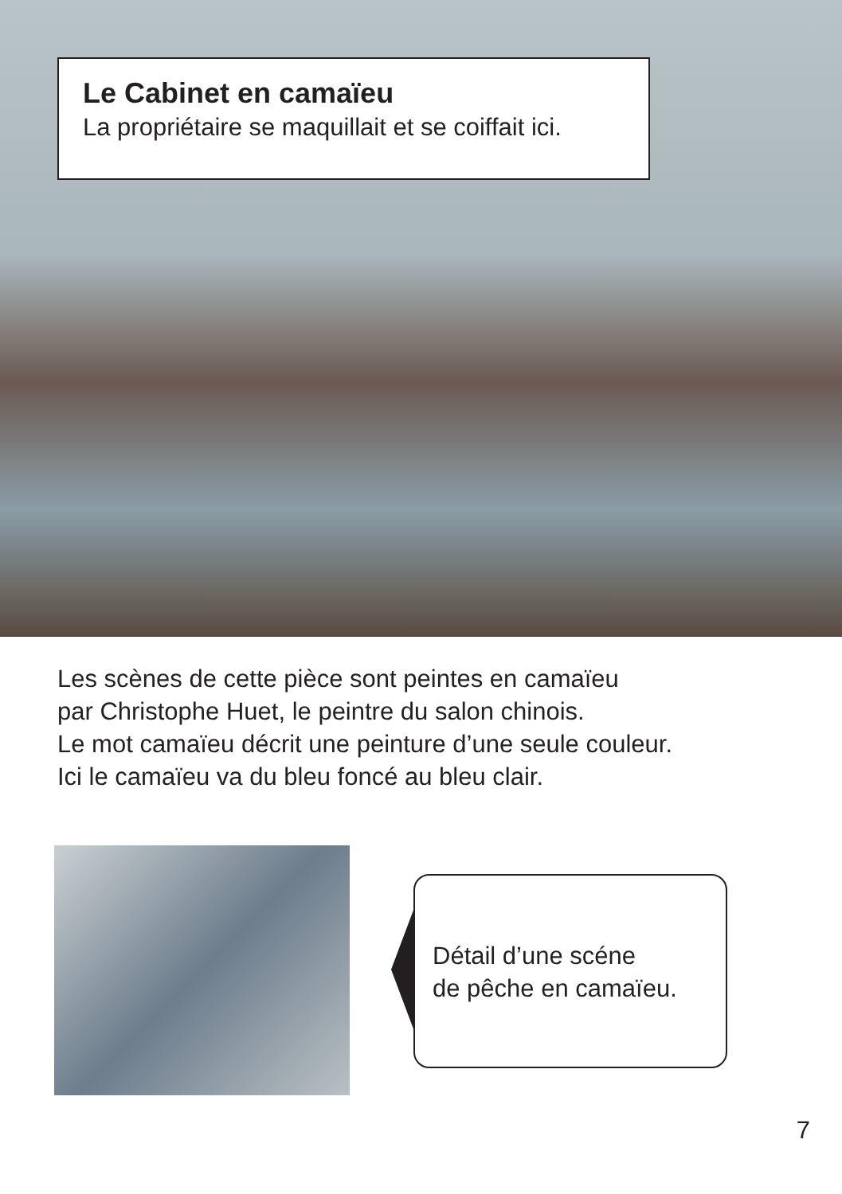Le Cabinet en camaïeu
La propriétaire se maquillait et se coiffait ici.
Les scènes de cette pièce sont peintes en camaïeu
par Christophe Huet, le peintre du salon chinois.
Le mot camaïeu décrit une peinture d’une seule couleur.
Ici le camaïeu va du bleu foncé au bleu clair.
Détail d’une scéne
de pêche en camaïeu.
7